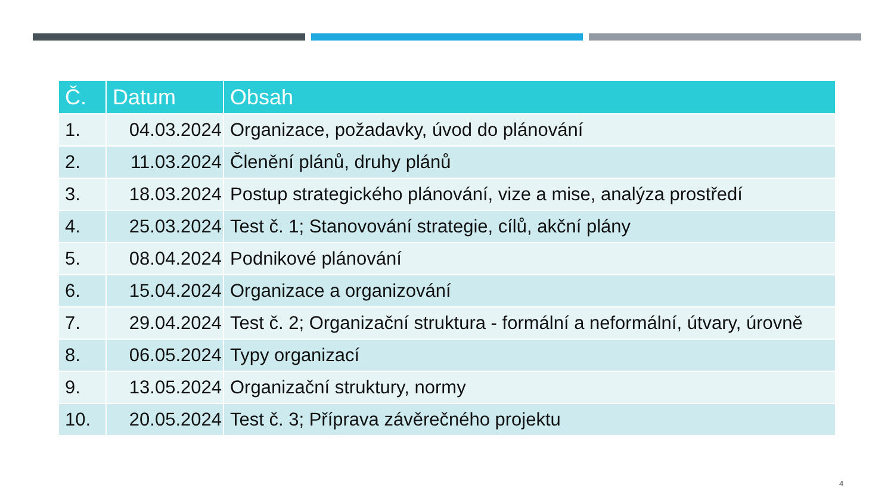| Č. | Datum | Obsah |
| --- | --- | --- |
| 1. | 04.03.2024 | Organizace, požadavky, úvod do plánování |
| 2. | 11.03.2024 | Členění plánů, druhy plánů |
| 3. | 18.03.2024 | Postup strategického plánování, vize a mise, analýza prostředí |
| 4. | 25.03.2024 | Test č. 1; Stanovování strategie, cílů, akční plány |
| 5. | 08.04.2024 | Podnikové plánování |
| 6. | 15.04.2024 | Organizace a organizování |
| 7. | 29.04.2024 | Test č. 2; Organizační struktura - formální a neformální, útvary, úrovně |
| 8. | 06.05.2024 | Typy organizací |
| 9. | 13.05.2024 | Organizační struktury, normy |
| 10. | 20.05.2024 | Test č. 3; Příprava závěrečného projektu |
4